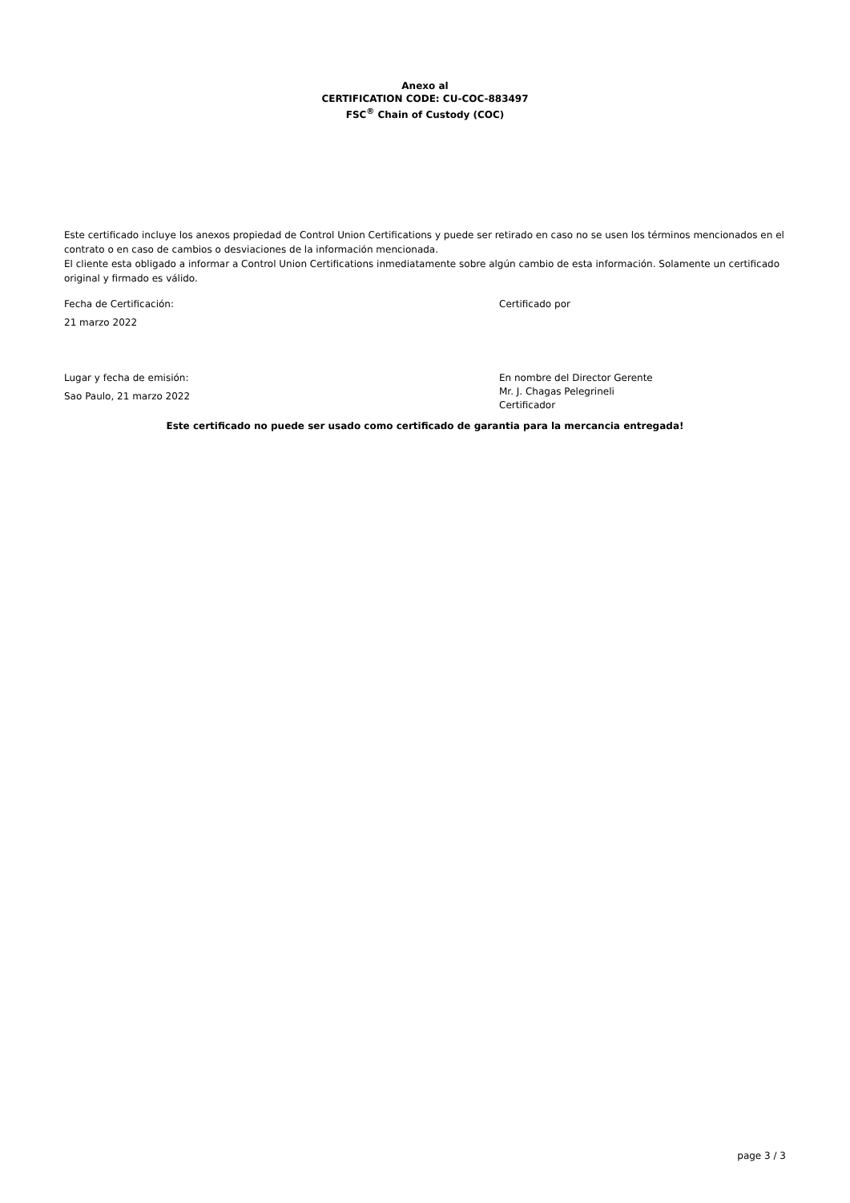Anexo al
CERTIFICATION CODE: CU-COC-883497
FSC<sup>®</sup> Chain of Custody (COC)
Este certificado incluye los anexos propiedad de Control Union Certifications y puede ser retirado en caso no se usen los términos mencionados en el contrato o en caso de cambios o desviaciones de la información mencionada.
El cliente esta obligado a informar a Control Union Certifications inmediatamente sobre algún cambio de esta información. Solamente un certificado original y firmado es válido.
Fecha de Certificación:
21 marzo 2022
Lugar y fecha de emisión:
Sao Paulo, 21 marzo 2022
Certificado por
En nombre del Director Gerente
Mr. J. Chagas Pelegrineli
Certificador
Este certificado no puede ser usado como certificado de garantia para la mercancia entregada!
page 3 / 3